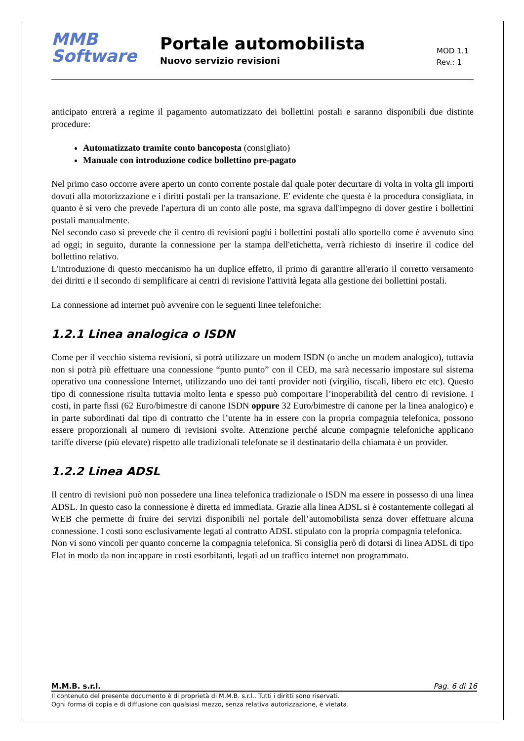MMB
Software
Portale automobilista
Nuovo servizio revisioni
MOD 1.1
Rev.: 1
anticipato entrerà a regime il pagamento automatizzato dei bollettini postali e saranno disponibili due distinte procedure:
Automatizzato tramite conto bancoposta (consigliato)
Manuale con introduzione codice bollettino pre-pagato
Nel primo caso occorre avere aperto un conto corrente postale dal quale poter decurtare di volta in volta gli importi dovuti alla motorizzazione e i diritti postali per la transazione. E' evidente che questa è la procedura consigliata, in quanto è si vero che prevede l'apertura di un conto alle poste, ma sgrava dall'impegno di dover gestire i bollettini postali manualmente.
Nel secondo caso si prevede che il centro di revisioni paghi i bollettini postali allo sportello come è avvenuto sino ad oggi; in seguito, durante la connessione per la stampa dell'etichetta, verrà richiesto di inserire il codice del bollettino relativo.
L'introduzione di questo meccanismo ha un duplice effetto, il primo di garantire all'erario il corretto versamento dei diritti e il secondo di semplificare ai centri di revisione l'attività legata alla gestione dei bollettini postali.
La connessione ad internet può avvenire con le seguenti linee telefoniche:
1.2.1 Linea analogica o ISDN
Come per il vecchio sistema revisioni, si potrà utilizzare un modem ISDN (o anche un modem analogico), tuttavia non si potrà più effettuare una connessione “punto punto” con il CED, ma sarà necessario impostare sul sistema operativo una connessione Internet, utilizzando uno dei tanti provider noti (virgilio, tiscali, libero etc etc). Questo tipo di connessione risulta tuttavia molto lenta e spesso può comportare l’inoperabilità del centro di revisione. I costi, in parte fissi (62 Euro/bimestre di canone ISDN oppure 32 Euro/bimestre di canone per la linea analogico) e in parte subordinati dal tipo di contratto che l’utente ha in essere con la propria compagnia telefonica, possono essere proporzionali al numero di revisioni svolte. Attenzione perché alcune compagnie telefoniche applicano tariffe diverse (più elevate) rispetto alle tradizionali telefonate se il destinatario della chiamata è un provider.
1.2.2 Linea ADSL
Il centro di revisioni può non possedere una linea telefonica tradizionale o ISDN ma essere in possesso di una linea ADSL. In questo caso la connessione è diretta ed immediata. Grazie alla linea ADSL si è costantemente collegati al WEB che permette di fruire dei servizi disponibili nel portale dell’automobilista senza dover effettuare alcuna connessione. I costi sono esclusivamente legati al contratto ADSL stipulato con la propria compagnia telefonica.
Non vi sono vincoli per quanto concerne la compagnia telefonica. Si consiglia però di dotarsi di linea ADSL di tipo Flat in modo da non incappare in costi esorbitanti, legati ad un traffico internet non programmato.
M.M.B. s.r.l. Pag. 6 di 16
Il contenuto del presente documento è di proprietà di M.M.B. s.r.l.. Tutti i diritti sono riservati.
Ogni forma di copia e di diffusione con qualsiasi mezzo, senza relativa autorizzazione, è vietata.